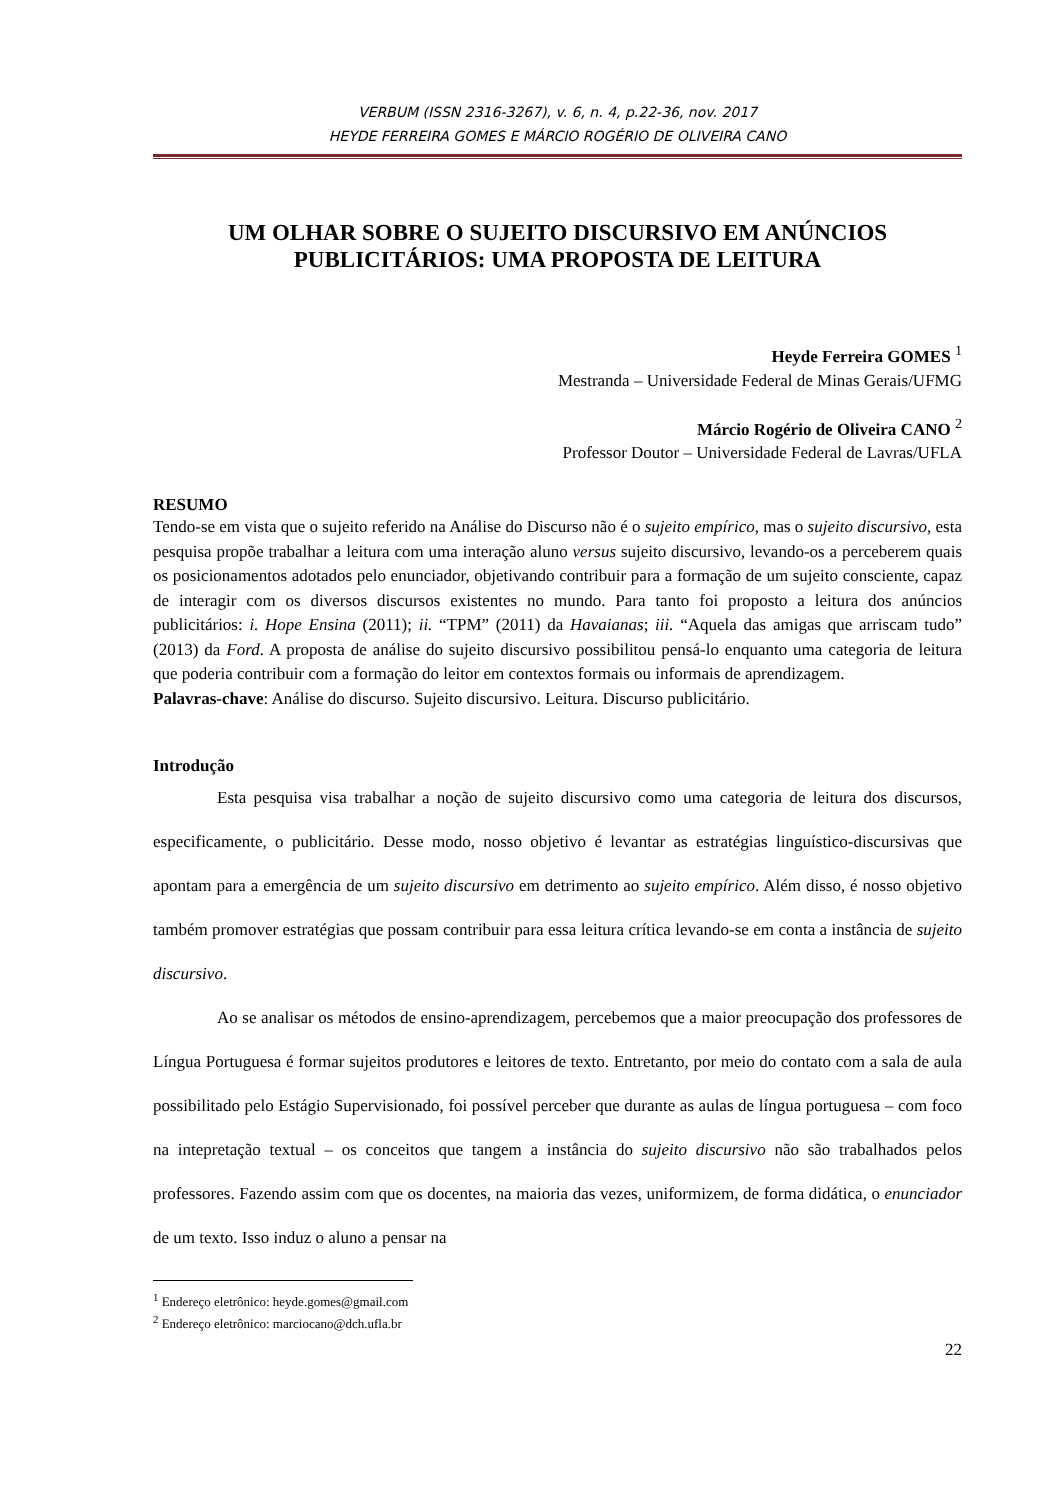VERBUM (ISSN 2316-3267), v. 6, n. 4, p.22-36, nov. 2017
HEYDE FERREIRA GOMES E MÁRCIO ROGÉRIO DE OLIVEIRA CANO
UM OLHAR SOBRE O SUJEITO DISCURSIVO EM ANÚNCIOS PUBLICITÁRIOS: UMA PROPOSTA DE LEITURA
Heyde Ferreira GOMES <sup>1</sup>
Mestranda – Universidade Federal de Minas Gerais/UFMG
Márcio Rogério de Oliveira CANO <sup>2</sup>
Professor Doutor – Universidade Federal de Lavras/UFLA
RESUMO
Tendo-se em vista que o sujeito referido na Análise do Discurso não é o sujeito empírico, mas o sujeito discursivo, esta pesquisa propõe trabalhar a leitura com uma interação aluno versus sujeito discursivo, levando-os a perceberem quais os posicionamentos adotados pelo enunciador, objetivando contribuir para a formação de um sujeito consciente, capaz de interagir com os diversos discursos existentes no mundo. Para tanto foi proposto a leitura dos anúncios publicitários: i. Hope Ensina (2011); ii. “TPM” (2011) da Havaianas; iii. “Aquela das amigas que arriscam tudo” (2013) da Ford. A proposta de análise do sujeito discursivo possibilitou pensá-lo enquanto uma categoria de leitura que poderia contribuir com a formação do leitor em contextos formais ou informais de aprendizagem.
Palavras-chave: Análise do discurso. Sujeito discursivo. Leitura. Discurso publicitário.
Introdução
Esta pesquisa visa trabalhar a noção de sujeito discursivo como uma categoria de leitura dos discursos, especificamente, o publicitário. Desse modo, nosso objetivo é levantar as estratégias linguístico-discursivas que apontam para a emergência de um sujeito discursivo em detrimento ao sujeito empírico. Além disso, é nosso objetivo também promover estratégias que possam contribuir para essa leitura crítica levando-se em conta a instância de sujeito discursivo.
Ao se analisar os métodos de ensino-aprendizagem, percebemos que a maior preocupação dos professores de Língua Portuguesa é formar sujeitos produtores e leitores de texto. Entretanto, por meio do contato com a sala de aula possibilitado pelo Estágio Supervisionado, foi possível perceber que durante as aulas de língua portuguesa – com foco na intepretação textual – os conceitos que tangem a instância do sujeito discursivo não são trabalhados pelos professores. Fazendo assim com que os docentes, na maioria das vezes, uniformizem, de forma didática, o enunciador de um texto. Isso induz o aluno a pensar na
<sup>1</sup> Endereço eletrônico: heyde.gomes@gmail.com
<sup>2</sup> Endereço eletrônico: marciocano@dch.ufla.br
22